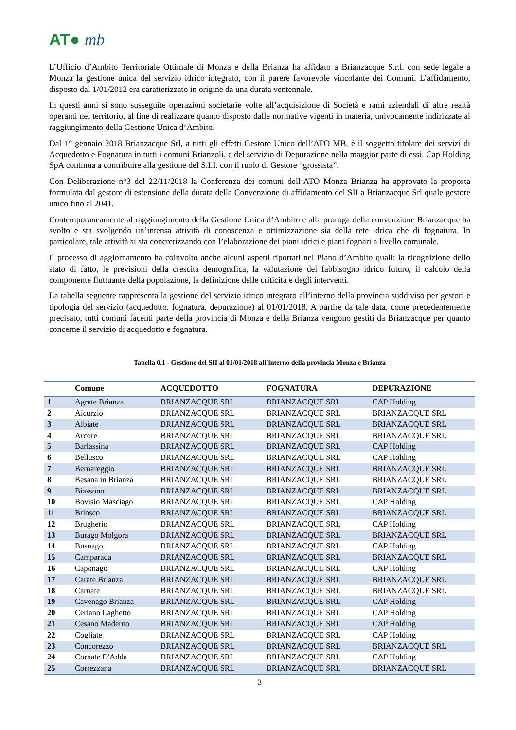AT● mb
L’Ufficio d’Ambito Territoriale Ottimale di Monza e della Brianza ha affidato a Brianzacque S.r.l. con sede legale a Monza la gestione unica del servizio idrico integrato, con il parere favorevole vincolante dei Comuni. L’affidamento, disposto dal 1/01/2012 era caratterizzato in origine da una durata ventennale.
In questi anni si sono susseguite operazioni societarie volte all’acquisizione di Società e rami aziendali di altre realtà operanti nel territorio, al fine di realizzare quanto disposto dalle normative vigenti in materia, univocamente indirizzate al raggiungimento della Gestione Unica d’Ambito.
Dal 1° gennaio 2018 Brianzacque Srl, a tutti gli effetti Gestore Unico dell’ATO MB, è il soggetto titolare dei servizi di Acquedotto e Fognatura in tutti i comuni Brianzoli, e del servizio di Depurazione nella maggior parte di essi. Cap Holding SpA continua a contribuire alla gestione del S.I.I. con il ruolo di Gestore “grossista”.
Con Deliberazione n°3 del 22/11/2018 la Conferenza dei comuni dell’ATO Monza Brianza ha approvato la proposta formulata dal gestore di estensione della durata della Convenzione di affidamento del SII a Brianzacque Srl quale gestore unico fino al 2041.
Contemporaneamente al raggiungimento della Gestione Unica d’Ambito e alla proroga della convenzione Brianzacque ha svolto e sta svolgendo un’intensa attività di conoscenza e ottimizzazione sia della rete idrica che di fognatura. In particolare, tale attività si sta concretizzando con l’elaborazione dei piani idrici e piani fognari a livello comunale.
Il processo di aggiornamento ha coinvolto anche alcuni aspetti riportati nel Piano d’Ambito quali: la ricognizione dello stato di fatto, le previsioni della crescita demografica, la valutazione del fabbisogno idrico futuro, il calcolo della componente fluttuante della popolazione, la definizione delle criticità e degli interventi.
La tabella seguente rappresenta la gestione del servizio idrico integrato all’interno della provincia suddiviso per gestori e tipologia del servizio (acquedotto, fognatura, depurazione) al 01/01/2018. A partire da tale data, come precedentemente precisato, tutti comuni facenti parte della provincia di Monza e della Brianza vengono gestiti da Brianzacque per quanto concerne il servizio di acquedotto e fognatura.
Tabella 0.1 - Gestione del SII al 01/01/2018 all’interno della provincia Monza e Brianza
| | Comune | ACQUEDOTTO | FOGNATURA | DEPURAZIONE |
| --- | --- | --- | --- | --- |
| 1 | Agrate Brianza | BRIANZACQUE SRL | BRIANZACQUE SRL | CAP Holding |
| 2 | Aicurzio | BRIANZACQUE SRL | BRIANZACQUE SRL | BRIANZACQUE SRL |
| 3 | Albiate | BRIANZACQUE SRL | BRIANZACQUE SRL | BRIANZACQUE SRL |
| 4 | Arcore | BRIANZACQUE SRL | BRIANZACQUE SRL | BRIANZACQUE SRL |
| 5 | Barlassina | BRIANZACQUE SRL | BRIANZACQUE SRL | CAP Holding |
| 6 | Bellusco | BRIANZACQUE SRL | BRIANZACQUE SRL | CAP Holding |
| 7 | Bernareggio | BRIANZACQUE SRL | BRIANZACQUE SRL | BRIANZACQUE SRL |
| 8 | Besana in Brianza | BRIANZACQUE SRL | BRIANZACQUE SRL | BRIANZACQUE SRL |
| 9 | Biassono | BRIANZACQUE SRL | BRIANZACQUE SRL | BRIANZACQUE SRL |
| 10 | Bovisio Masciago | BRIANZACQUE SRL | BRIANZACQUE SRL | CAP Holding |
| 11 | Briosco | BRIANZACQUE SRL | BRIANZACQUE SRL | BRIANZACQUE SRL |
| 12 | Brugherio | BRIANZACQUE SRL | BRIANZACQUE SRL | CAP Holding |
| 13 | Burago Molgora | BRIANZACQUE SRL | BRIANZACQUE SRL | BRIANZACQUE SRL |
| 14 | Busnago | BRIANZACQUE SRL | BRIANZACQUE SRL | CAP Holding |
| 15 | Camparada | BRIANZACQUE SRL | BRIANZACQUE SRL | BRIANZACQUE SRL |
| 16 | Caponago | BRIANZACQUE SRL | BRIANZACQUE SRL | CAP Holding |
| 17 | Carate Brianza | BRIANZACQUE SRL | BRIANZACQUE SRL | BRIANZACQUE SRL |
| 18 | Carnate | BRIANZACQUE SRL | BRIANZACQUE SRL | BRIANZACQUE SRL |
| 19 | Cavenago Brianza | BRIANZACQUE SRL | BRIANZACQUE SRL | CAP Holding |
| 20 | Ceriano Laghetto | BRIANZACQUE SRL | BRIANZACQUE SRL | CAP Holding |
| 21 | Cesano Maderno | BRIANZACQUE SRL | BRIANZACQUE SRL | CAP Holding |
| 22 | Cogliate | BRIANZACQUE SRL | BRIANZACQUE SRL | CAP Holding |
| 23 | Concorezzo | BRIANZACQUE SRL | BRIANZACQUE SRL | BRIANZACQUE SRL |
| 24 | Cornate D'Adda | BRIANZACQUE SRL | BRIANZACQUE SRL | CAP Holding |
| 25 | Correzzana | BRIANZACQUE SRL | BRIANZACQUE SRL | BRIANZACQUE SRL |
3